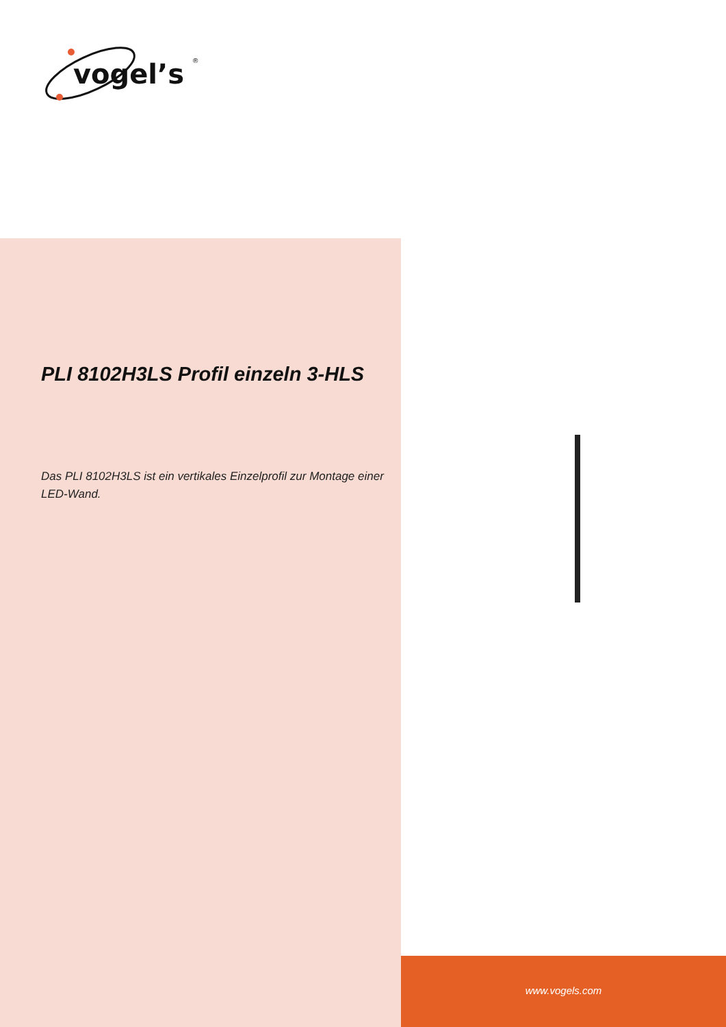vogel’s
®
PLI 8102H3LS Profil einzeln 3-HLS
Das PLI 8102H3LS ist ein vertikales Einzelprofil zur Montage einer LED-Wand.
www.vogels.com